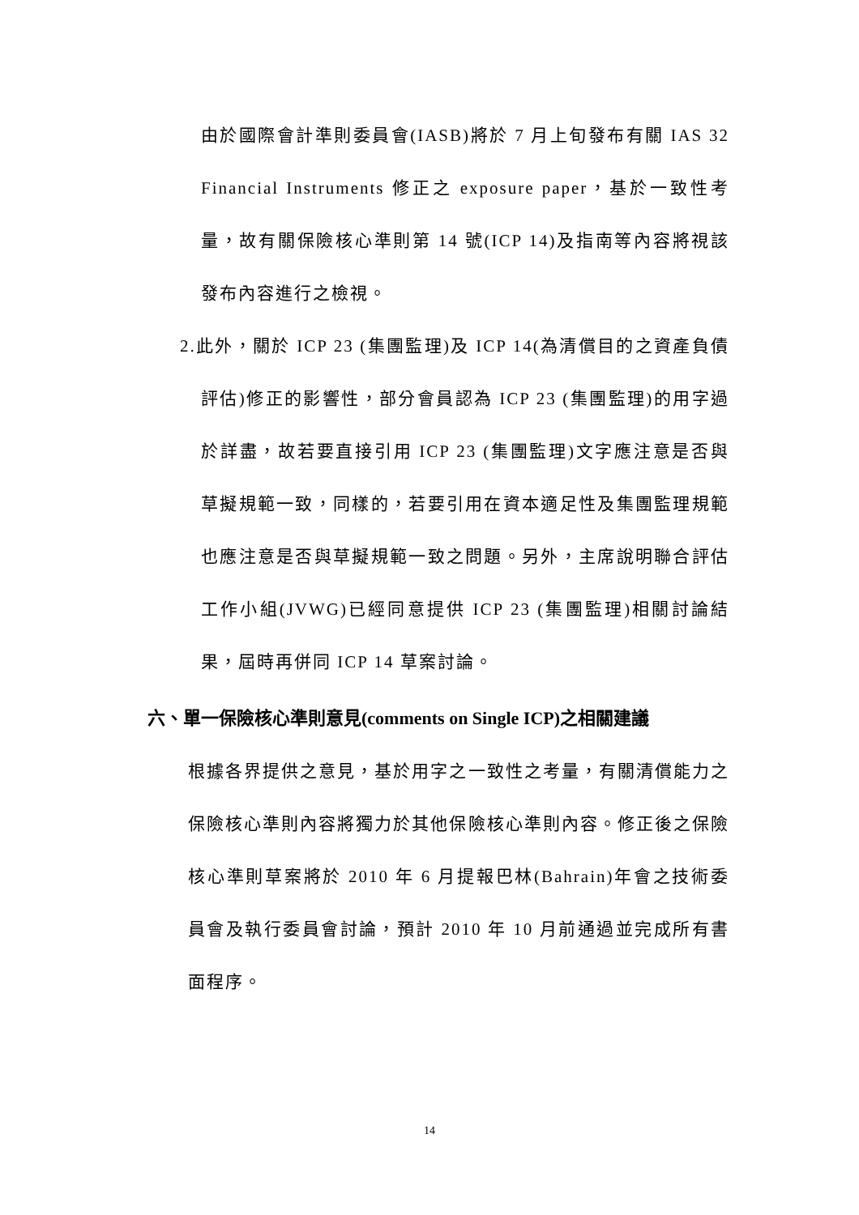由於國際會計準則委員會(IASB)將於 7 月上旬發布有關 IAS 32 Financial Instruments 修正之 exposure paper，基於一致性考量，故有關保險核心準則第 14 號(ICP 14)及指南等內容將視該發布內容進行之檢視。
2.此外，關於 ICP 23 (集團監理)及 ICP 14(為清償目的之資產負債評估)修正的影響性，部分會員認為 ICP 23 (集團監理)的用字過於詳盡，故若要直接引用 ICP 23 (集團監理)文字應注意是否與草擬規範一致，同樣的，若要引用在資本適足性及集團監理規範也應注意是否與草擬規範一致之問題。另外，主席說明聯合評估工作小組(JVWG)已經同意提供 ICP 23 (集團監理)相關討論結果，屆時再併同 ICP 14 草案討論。
六、單一保險核心準則意見(comments on Single ICP)之相關建議
根據各界提供之意見，基於用字之一致性之考量，有關清償能力之保險核心準則內容將獨力於其他保險核心準則內容。修正後之保險核心準則草案將於 2010 年 6 月提報巴林(Bahrain)年會之技術委員會及執行委員會討論，預計 2010 年 10 月前通過並完成所有書面程序。
14